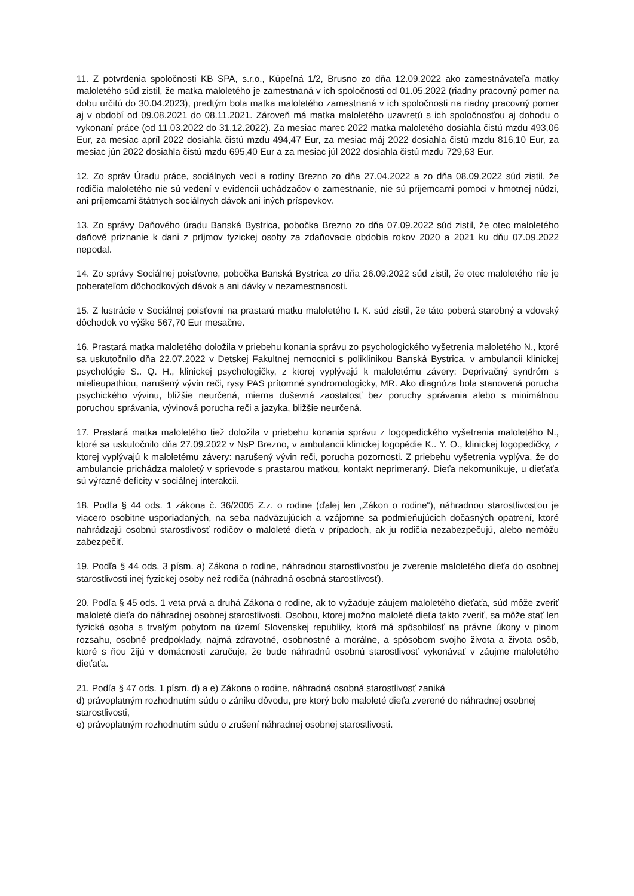11. Z potvrdenia spoločnosti KB SPA, s.r.o., Kúpeľná 1/2, Brusno zo dňa 12.09.2022 ako zamestnávateľa matky maloletého súd zistil, že matka maloletého je zamestnaná v ich spoločnosti od 01.05.2022 (riadny pracovný pomer na dobu určitú do 30.04.2023), predtým bola matka maloletého zamestnaná v ich spoločnosti na riadny pracovný pomer aj v období od 09.08.2021 do 08.11.2021. Zároveň má matka maloletého uzavretú s ich spoločnosťou aj dohodu o vykonaní práce (od 11.03.2022 do 31.12.2022). Za mesiac marec 2022 matka maloletého dosiahla čistú mzdu 493,06 Eur, za mesiac apríl 2022 dosiahla čistú mzdu 494,47 Eur, za mesiac máj 2022 dosiahla čistú mzdu 816,10 Eur, za mesiac jún 2022 dosiahla čistú mzdu 695,40 Eur a za mesiac júl 2022 dosiahla čistú mzdu 729,63 Eur.
12. Zo správ Úradu práce, sociálnych vecí a rodiny Brezno zo dňa 27.04.2022 a zo dňa 08.09.2022 súd zistil, že rodičia maloletého nie sú vedení v evidencii uchádzačov o zamestnanie, nie sú príjemcami pomoci v hmotnej núdzi, ani príjemcami štátnych sociálnych dávok ani iných príspevkov.
13. Zo správy Daňového úradu Banská Bystrica, pobočka Brezno zo dňa 07.09.2022 súd zistil, že otec maloletého daňové priznanie k dani z príjmov fyzickej osoby za zdaňovacie obdobia rokov 2020 a 2021 ku dňu 07.09.2022 nepodal.
14. Zo správy Sociálnej poisťovne, pobočka Banská Bystrica zo dňa 26.09.2022 súd zistil, že otec maloletého nie je poberateľom dôchodkových dávok a ani dávky v nezamestnanosti.
15. Z lustrácie v Sociálnej poisťovni na prastarú matku maloletého I. K. súd zistil, že táto poberá starobný a vdovský dôchodok vo výške 567,70 Eur mesačne.
16. Prastará matka maloletého doložila v priebehu konania správu zo psychologického vyšetrenia maloletého N., ktoré sa uskutočnilo dňa 22.07.2022 v Detskej Fakultnej nemocnici s poliklinikou Banská Bystrica, v ambulancii klinickej psychológie S.. Q. H., klinickej psychologičky, z ktorej vyplývajú k maloletému závery: Deprivačný syndróm s mielieupathiou, narušený vývin reči, rysy PAS prítomné syndromologicky, MR. Ako diagnóza bola stanovená porucha psychického vývinu, bližšie neurčená, mierna duševná zaostalosť bez poruchy správania alebo s minimálnou poruchou správania, vývinová porucha reči a jazyka, bližšie neurčená.
17. Prastará matka maloletého tiež doložila v priebehu konania správu z logopedického vyšetrenia maloletého N., ktoré sa uskutočnilo dňa 27.09.2022 v NsP Brezno, v ambulancii klinickej logopédie K.. Y. O., klinickej logopedičky, z ktorej vyplývajú k maloletému závery: narušený vývin reči, porucha pozornosti. Z priebehu vyšetrenia vyplýva, že do ambulancie prichádza maloletý v sprievode s prastarou matkou, kontakt neprimeraný. Dieťa nekomunikuje, u dieťaťa sú výrazné deficity v sociálnej interakcii.
18. Podľa § 44 ods. 1 zákona č. 36/2005 Z.z. o rodine (ďalej len „Zákon o rodine“), náhradnou starostlivosťou je viacero osobitne usporiadaných, na seba nadväzujúcich a vzájomne sa podmieňujúcich dočasných opatrení, ktoré nahrádzajú osobnú starostlivosť rodičov o maloleté dieťa v prípadoch, ak ju rodičia nezabezpečujú, alebo nemôžu zabezpečiť.
19. Podľa § 44 ods. 3 písm. a) Zákona o rodine, náhradnou starostlivosťou je zverenie maloletého dieťa do osobnej starostlivosti inej fyzickej osoby než rodiča (náhradná osobná starostlivosť).
20. Podľa § 45 ods. 1 veta prvá a druhá Zákona o rodine, ak to vyžaduje záujem maloletého dieťaťa, súd môže zveriť maloleté dieťa do náhradnej osobnej starostlivosti. Osobou, ktorej možno maloleté dieťa takto zveriť, sa môže stať len fyzická osoba s trvalým pobytom na území Slovenskej republiky, ktorá má spôsobilosť na právne úkony v plnom rozsahu, osobné predpoklady, najmä zdravotné, osobnostné a morálne, a spôsobom svojho života a života osôb, ktoré s ňou žijú v domácnosti zaručuje, že bude náhradnú osobnú starostlivosť vykonávať v záujme maloletého dieťaťa.
21. Podľa § 47 ods. 1 písm. d) a e) Zákona o rodine, náhradná osobná starostlivosť zaniká
d) právoplatným rozhodnutím súdu o zániku dôvodu, pre ktorý bolo maloleté dieťa zverené do náhradnej osobnej starostlivosti,
e) právoplatným rozhodnutím súdu o zrušení náhradnej osobnej starostlivosti.